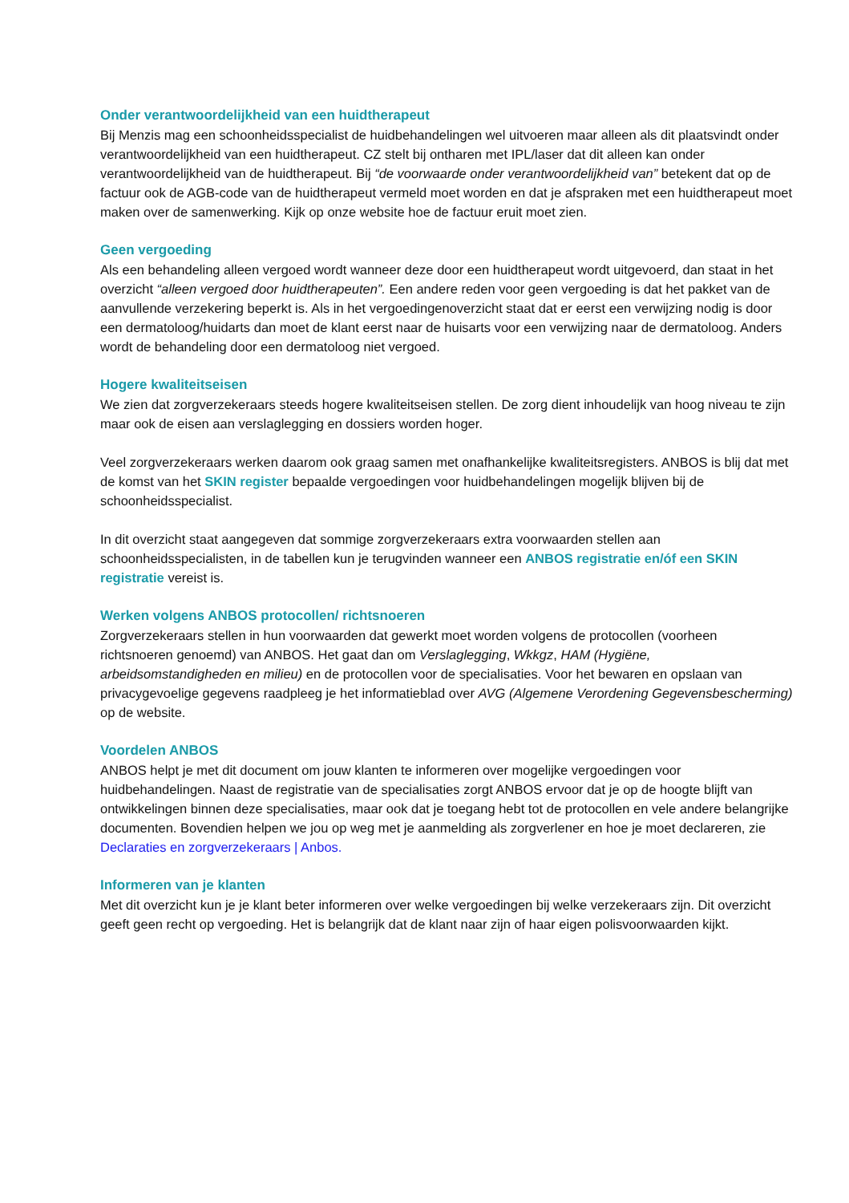Onder verantwoordelijkheid van een huidtherapeut
Bij Menzis mag een schoonheidsspecialist de huidbehandelingen wel uitvoeren maar alleen als dit plaatsvindt onder verantwoordelijkheid van een huidtherapeut. CZ stelt bij ontharen met IPL/laser dat dit alleen kan onder verantwoordelijkheid van de huidtherapeut. Bij “de voorwaarde onder verantwoordelijkheid van” betekent dat op de factuur ook de AGB-code van de huidtherapeut vermeld moet worden en dat je afspraken met een huidtherapeut moet maken over de samenwerking. Kijk op onze website hoe de factuur eruit moet zien.
Geen vergoeding
Als een behandeling alleen vergoed wordt wanneer deze door een huidtherapeut wordt uitgevoerd, dan staat in het overzicht “alleen vergoed door huidtherapeuten”. Een andere reden voor geen vergoeding is dat het pakket van de aanvullende verzekering beperkt is. Als in het vergoedingenoverzicht staat dat er eerst een verwijzing nodig is door een dermatoloog/huidarts dan moet de klant eerst naar de huisarts voor een verwijzing naar de dermatoloog. Anders wordt de behandeling door een dermatoloog niet vergoed.
Hogere kwaliteitseisen
We zien dat zorgverzekeraars steeds hogere kwaliteitseisen stellen. De zorg dient inhoudelijk van hoog niveau te zijn maar ook de eisen aan verslaglegging en dossiers worden hoger.
Veel zorgverzekeraars werken daarom ook graag samen met onafhankelijke kwaliteitsregisters. ANBOS is blij dat met de komst van het SKIN register bepaalde vergoedingen voor huidbehandelingen mogelijk blijven bij de schoonheidsspecialist.
In dit overzicht staat aangegeven dat sommige zorgverzekeraars extra voorwaarden stellen aan schoonheidsspecialisten, in de tabellen kun je terugvinden wanneer een ANBOS registratie en/óf een SKIN registratie vereist is.
Werken volgens ANBOS protocollen/ richtsnoeren
Zorgverzekeraars stellen in hun voorwaarden dat gewerkt moet worden volgens de protocollen (voorheen richtsnoeren genoemd) van ANBOS. Het gaat dan om Verslaglegging, Wkkgz, HAM (Hygiëne, arbeidsomstandigheden en milieu) en de protocollen voor de specialisaties. Voor het bewaren en opslaan van privacygevoelige gegevens raadpleeg je het informatieblad over AVG (Algemene Verordening Gegevensbescherming) op de website.
Voordelen ANBOS
ANBOS helpt je met dit document om jouw klanten te informeren over mogelijke vergoedingen voor huidbehandelingen. Naast de registratie van de specialisaties zorgt ANBOS ervoor dat je op de hoogte blijft van ontwikkelingen binnen deze specialisaties, maar ook dat je toegang hebt tot de protocollen en vele andere belangrijke documenten. Bovendien helpen we jou op weg met je aanmelding als zorgverlener en hoe je moet declareren, zie Declaraties en zorgverzekeraars | Anbos.
Informeren van je klanten
Met dit overzicht kun je je klant beter informeren over welke vergoedingen bij welke verzekeraars zijn. Dit overzicht geeft geen recht op vergoeding. Het is belangrijk dat de klant naar zijn of haar eigen polisvoorwaarden kijkt.